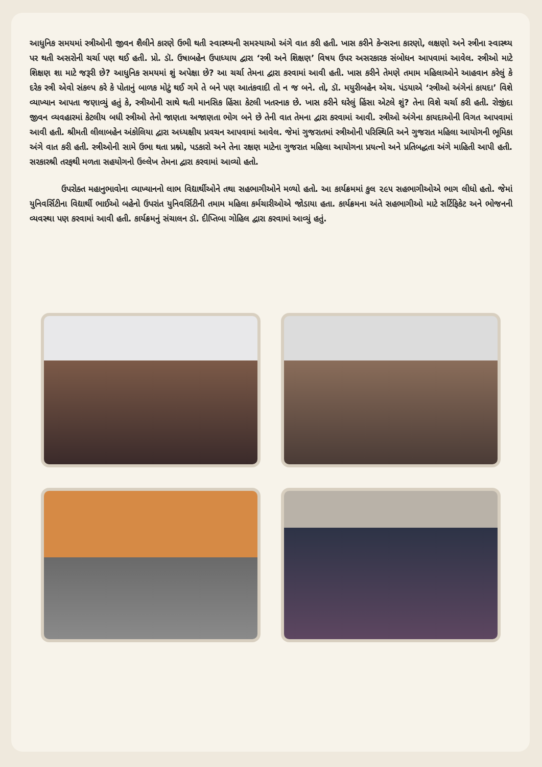આધુનિક સમયમાં સ્ત્રીઓની જીવન શૈલીને કારણે ઉભી થતી સ્વાસ્થ્યની સમસ્યાઓ અંગે વાત કરી હતી. ખાસ કરીને કેન્સરના કારણો, લક્ષણો અને સ્ત્રીના સ્વાસ્થ્ય પર થતી અસરોની ચર્ચા પણ થઈ હતી. પ્રો. ડૉ. ઉષાબહેન ઉપાધ્યાય દ્વારા ‘સ્ત્રી અને શિક્ષણ’ વિષય ઉપર અસરકારક સંબોધન આપવામાં આવેલ. સ્ત્રીઓ માટે શિક્ષણ શા માટે જરૂરી છે? આધુનિક સમયમાં શું અપેક્ષા છે? આ ચર્ચા તેમના દ્વારા કરવામાં આવી હતી. ખાસ કરીને તેમણે તમામ મહિલાઓને આહવાન કરેલું કે દરેક સ્ત્રી એવો સંકલ્પ કરે કે પોતાનું બાળક મોટું થઈ ગમે તે બને પણ આતંકવાદી તો ન જ બને. તો, ડૉ. મયુરીબહેન એચ. પંડયાએ ‘સ્ત્રીઓ અંગેનાં કાયદા’ વિશે વ્યાખ્યાન આપતા જણાવ્યું હતું કે, સ્ત્રીઓની સાથે થતી માનસિક હિંસા કેટલી ખતરનાક છે. ખાસ કરીને ઘરેલું હિંસા એટલે શું? તેના વિશે ચર્ચા કરી હતી. રોજીંદા જીવન વ્યવહારમાં કેટલીય બધી સ્ત્રીઓ તેનો જાણતા અજાણતા ભોગ બને છે તેની વાત તેમના દ્વારા કરવામાં આવી. સ્ત્રીઓ અંગેના કાયદાઓની વિગત આપવામાં આવી હતી. શ્રીમતી લીલાબહેન અંકોલિયા દ્વારા અધ્યક્ષીય પ્રવચન આપવામાં આવેલ. જેમાં ગુજરાતમાં સ્ત્રીઓની પરિસ્થિતિ અને ગુજરાત મહિલા આયોગની ભૂમિકા અંગે વાત કરી હતી. સ્ત્રીઓની સામે ઉભા થતા પ્રશ્નો, પડકારો અને તેના રક્ષણ માટેના ગુજરાત મહિલા આયોગના પ્રયત્નો અને પ્રતિબદ્ધતા અંગે માહિતી આપી હતી. સરકારશ્રી તરફથી મળતા સહયોગનો ઉલ્લેખ તેમના દ્વારા કરવામાં આવ્યો હતો.
ઉપરોક્ત મહાનુભાવોના વ્યાખ્યાનનો લાભ વિદ્યાર્થીઓને તથા સહભાગીઓને મળ્યો હતો. આ કાર્યક્રમમાં કુલ ૨૯૫ સહભાગીઓએ ભાગ લીધો હતો. જેમાં યુનિવર્સિટીના વિદ્યાર્થી ભાઈઓ બહેનો ઉપરાંત યુનિવર્સિટીની તમામ મહિલા કર્મચારીઓએ જોડાયા હતા. કાર્યક્રમના અંતે સહભાગીઓ માટે સર્ટિફિકેટ અને ભોજનની વ્યવસ્થા પણ કરવામાં આવી હતી. કાર્યક્રમનું સંચાલન ડૉ. દીપ્તિબા ગોહિલ દ્વારા કરવામાં આવ્યું હતું.